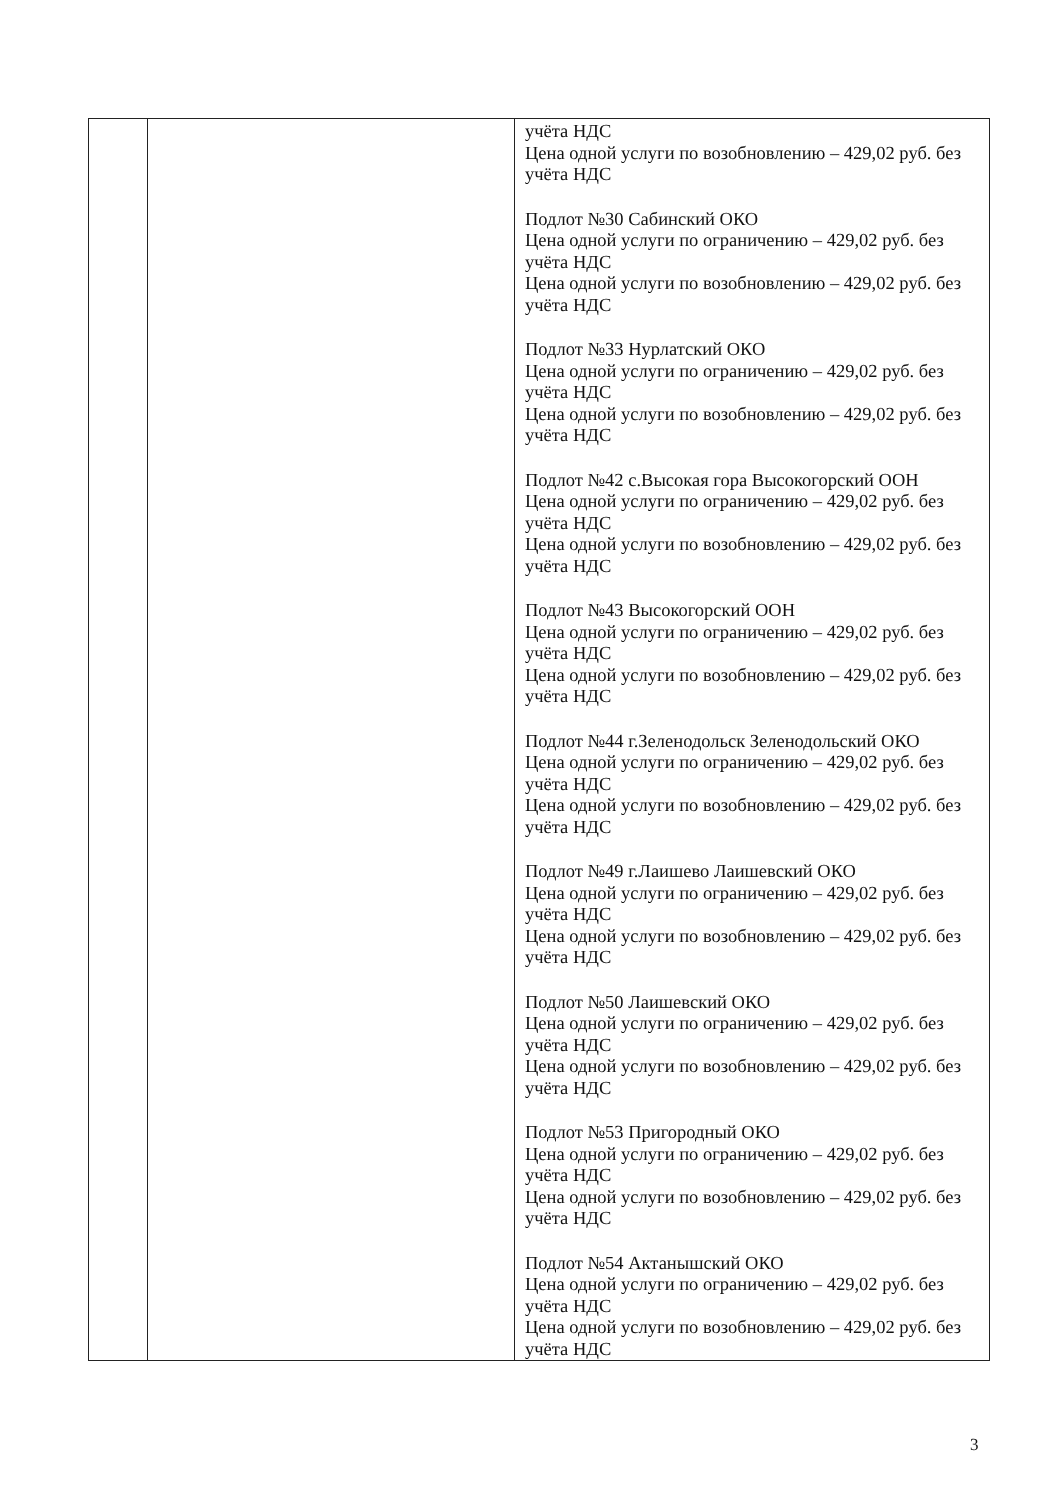| | | учёта НДС Цена одной услуги по возобновлению – 429,02 руб. без учёта НДС Подлот №30 Сабинский ОКО Цена одной услуги по ограничению – 429,02 руб. без учёта НДС Цена одной услуги по возобновлению – 429,02 руб. без учёта НДС Подлот №33 Нурлатский ОКО Цена одной услуги по ограничению – 429,02 руб. без учёта НДС Цена одной услуги по возобновлению – 429,02 руб. без учёта НДС Подлот №42 с.Высокая гора Высокогорский ООН Цена одной услуги по ограничению – 429,02 руб. без учёта НДС Цена одной услуги по возобновлению – 429,02 руб. без учёта НДС Подлот №43 Высокогорский ООН Цена одной услуги по ограничению – 429,02 руб. без учёта НДС Цена одной услуги по возобновлению – 429,02 руб. без учёта НДС Подлот №44 г.Зеленодольск Зеленодольский ОКО Цена одной услуги по ограничению – 429,02 руб. без учёта НДС Цена одной услуги по возобновлению – 429,02 руб. без учёта НДС Подлот №49 г.Лаишево Лаишевский ОКО Цена одной услуги по ограничению – 429,02 руб. без учёта НДС Цена одной услуги по возобновлению – 429,02 руб. без учёта НДС Подлот №50 Лаишевский ОКО Цена одной услуги по ограничению – 429,02 руб. без учёта НДС Цена одной услуги по возобновлению – 429,02 руб. без учёта НДС Подлот №53 Пригородный ОКО Цена одной услуги по ограничению – 429,02 руб. без учёта НДС Цена одной услуги по возобновлению – 429,02 руб. без учёта НДС Подлот №54 Актанышский ОКО Цена одной услуги по ограничению – 429,02 руб. без учёта НДС Цена одной услуги по возобновлению – 429,02 руб. без учёта НДС |
3